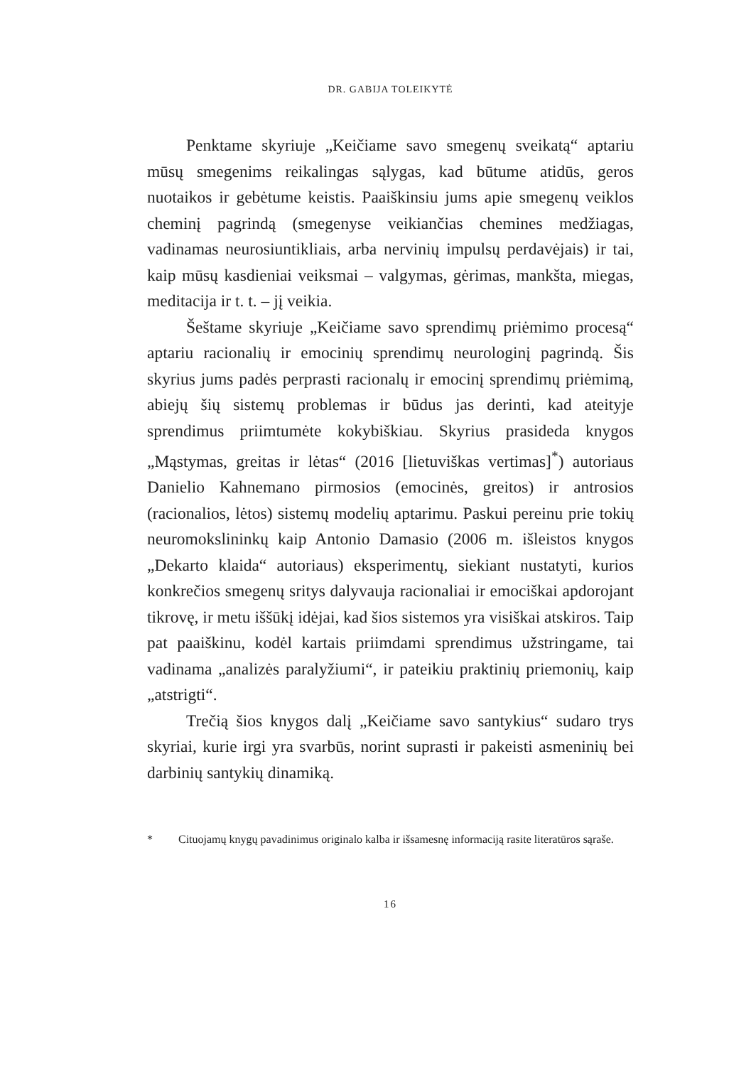DR. GABIJA TOLEIKYTĖ
Penktame skyriuje „Keičiame savo smegenų sveikatą“ aptariu mūsų smegenims reikalingas sąlygas, kad būtume atidūs, geros nuotaikos ir gebėtume keistis. Paaiškinsiu jums apie smegenų veiklos cheminį pagrindą (smegenyse veikiančias chemines medžiagas, vadinamas neurosiuntikliais, arba nervinių impulsų perdavėjais) ir tai, kaip mūsų kasdieniai veiksmai – valgymas, gėrimas, mankšta, miegas, meditacija ir t. t. – jį veikia.
Šeštame skyriuje „Keičiame savo sprendimų priėmimo procesą“ aptariu racionalių ir emocinių sprendimų neurologinį pagrindą. Šis skyrius jums padės perprasti racionalų ir emocinį sprendimų priėmimą, abiejų šių sistemų problemas ir būdus jas derinti, kad ateityje sprendimus priimtumėte kokybiškiau. Skyrius prasideda knygos „Mąstymas, greitas ir lėtas“ (2016 [lietuviškas vertimas]<sup>*</sup>) autoriaus Danielio Kahnemano pirmosios (emocinės, greitos) ir antrosios (racionalios, lėtos) sistemų modelių aptarimu. Paskui pereinu prie tokių neuromokslininkų kaip Antonio Damasio (2006 m. išleistos knygos „Dekarto klaida“ autoriaus) eksperimentų, siekiant nustatyti, kurios konkrečios smegenų sritys dalyvauja racionaliai ir emociškai apdorojant tikrovę, ir metu iššūkį idėjai, kad šios sistemos yra visiškai atskiros. Taip pat paaiškinu, kodėl kartais priimdami sprendimus užstringame, tai vadinama „analizės paralyžiumi“, ir pateikiu praktinių priemonių, kaip „atstrigti“.
Trečią šios knygos dalį „Keičiame savo santykius“ sudaro trys skyriai, kurie irgi yra svarbūs, norint suprasti ir pakeisti asmeninių bei darbinių santykių dinamiką.
* Cituojamų knygų pavadinimus originalo kalba ir išsamesnę informaciją rasite literatūros sąraše.
16